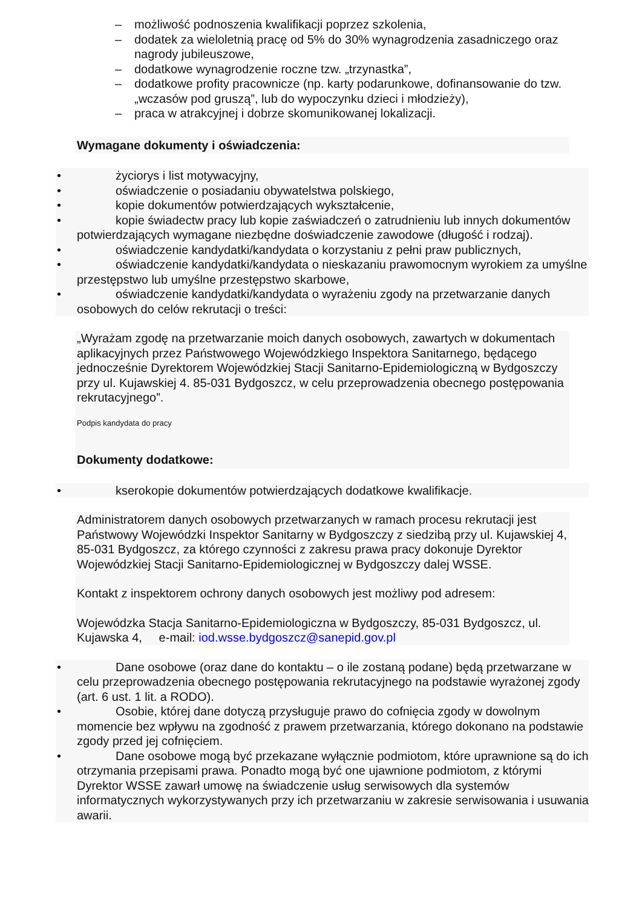– możliwość podnoszenia kwalifikacji poprzez szkolenia,
– dodatek za wieloletnią pracę od 5% do 30% wynagrodzenia zasadniczego oraz nagrody jubileuszowe,
– dodatkowe wynagrodzenie roczne tzw. „trzynastka”,
– dodatkowe profity pracownicze (np. karty podarunkowe, dofinansowanie do tzw. „wczasów pod gruszą”, lub do wypoczynku dzieci i młodzieży),
– praca w atrakcyjnej i dobrze skomunikowanej lokalizacji.
Wymagane dokumenty i oświadczenia:
• życiorys i list motywacyjny,
• oświadczenie o posiadaniu obywatelstwa polskiego,
• kopie dokumentów potwierdzających wykształcenie,
• kopie świadectw pracy lub kopie zaświadczeń o zatrudnieniu lub innych dokumentów potwierdzających wymagane niezbędne doświadczenie zawodowe (długość i rodzaj).
• oświadczenie kandydatki/kandydata o korzystaniu z pełni praw publicznych,
• oświadczenie kandydatki/kandydata o nieskazaniu prawomocnym wyrokiem za umyślne przestępstwo lub umyślne przestępstwo skarbowe,
• oświadczenie kandydatki/kandydata o wyrażeniu zgody na przetwarzanie danych osobowych do celów rekrutacji o treści:
„Wyrażam zgodę na przetwarzanie moich danych osobowych, zawartych w dokumentach aplikacyjnych przez Państwowego Wojewódzkiego Inspektora Sanitarnego, będącego jednocześnie Dyrektorem Wojewódzkiej Stacji Sanitarno-Epidemiologiczną w Bydgoszczy przy ul. Kujawskiej 4. 85-031 Bydgoszcz, w celu przeprowadzenia obecnego postępowania rekrutacyjnego”.
Podpis kandydata do pracy
Dokumenty dodatkowe:
• kserokopie dokumentów potwierdzających dodatkowe kwalifikacje.
Administratorem danych osobowych przetwarzanych w ramach procesu rekrutacji jest Państwowy Wojewódzki Inspektor Sanitarny w Bydgoszczy z siedzibą przy ul. Kujawskiej 4, 85-031 Bydgoszcz, za którego czynności z zakresu prawa pracy dokonuje Dyrektor Wojewódzkiej Stacji Sanitarno-Epidemiologicznej w Bydgoszczy dalej WSSE.
Kontakt z inspektorem ochrony danych osobowych jest możliwy pod adresem:
Wojewódzka Stacja Sanitarno-Epidemiologiczna w Bydgoszczy, 85-031 Bydgoszcz, ul. Kujawska 4, e-mail: iod.wsse.bydgoszcz@sanepid.gov.pl
• Dane osobowe (oraz dane do kontaktu – o ile zostaną podane) będą przetwarzane w celu przeprowadzenia obecnego postępowania rekrutacyjnego na podstawie wyrażonej zgody (art. 6 ust. 1 lit. a RODO).
• Osobie, której dane dotyczą przysługuje prawo do cofnięcia zgody w dowolnym momencie bez wpływu na zgodność z prawem przetwarzania, którego dokonano na podstawie zgody przed jej cofnięciem.
• Dane osobowe mogą być przekazane wyłącznie podmiotom, które uprawnione są do ich otrzymania przepisami prawa. Ponadto mogą być one ujawnione podmiotom, z którymi Dyrektor WSSE zawarł umowę na świadczenie usług serwisowych dla systemów informatycznych wykorzystywanych przy ich przetwarzaniu w zakresie serwisowania i usuwania awarii.